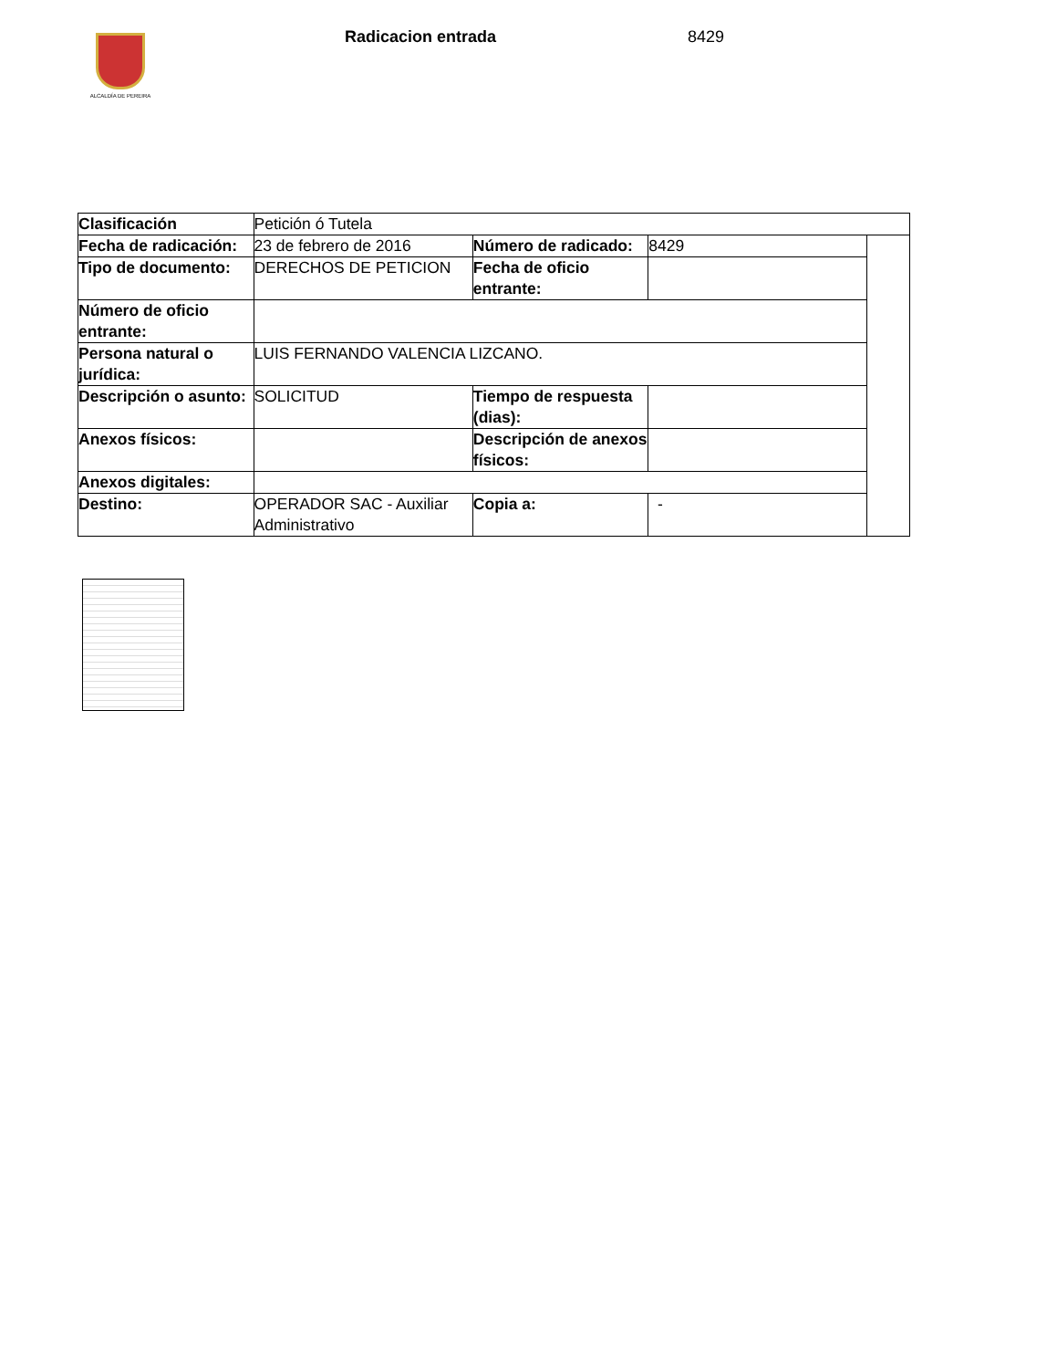ALCALDÍA DE PEREIRA
Radicacion entrada 8429
| Clasificación | Petición ó Tutela | | | |
| Fecha de radicación: | 23 de febrero de 2016 | Número de radicado: | 8429 | |
| Tipo de documento: | DERECHOS DE PETICION | Fecha de oficio entrante: | | |
| Número de oficio entrante: | | | | |
| Persona natural o jurídica: | LUIS FERNANDO VALENCIA LIZCANO. | | | |
| Descripción o asunto: | SOLICITUD | Tiempo de respuesta (dias): | | |
| Anexos físicos: | | Descripción de anexos físicos: | | |
| Anexos digitales: | | | | |
| Destino: | OPERADOR SAC - Auxiliar Administrativo | Copia a: | - | |